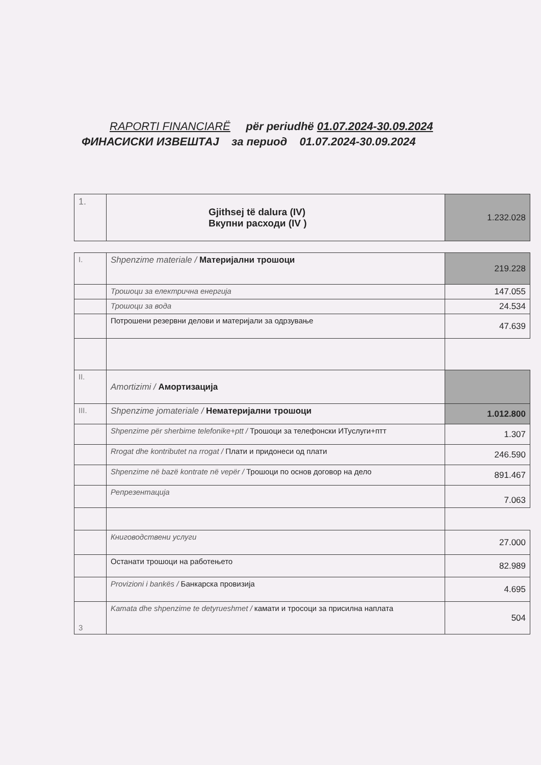RAPORTI FINANCIARË për periudhë 01.07.2024-30.09.2024
ФИНАСИСКИ ИЗВЕШТАЈ за период 01.07.2024-30.09.2024
| 1. | Gjithsej të dalura (IV) Вкупни расходи (IV ) | 1.232.028 |
| I. | Shpenzime materiale / Материјални трошоци | 219.228 |
| | Трошоци за електрична енергија | 147.055 |
| | Трошоци за вода | 24.534 |
| | Потрошени резервни делови и материјали за одрзување | 47.639 |
| II. | Amortizimi / Амортизација | |
| III. | Shpenzime jomateriale / Нематеријални трошоци | 1.012.800 |
| | Shpenzime për sherbime telefonike+ptt / Трошоци за телефонски ИТуслуги+птт | 1.307 |
| | Rrogat dhe kontributet na rrogat / Плати и придонеси од плати | 246.590 |
| | Shpenzime në bazë kontrate në vepër / Трошоци по основ договор на дело | 891.467 |
| | Репрезентација | 7.063 |
| | Книговодствени услуги | 27.000 |
| | Останати трошоци на работењето | 82.989 |
| | Provizioni i bankës / Банкарска провизија | 4.695 |
| 3 | Kamata dhe shpenzime te detyrueshmet / камати и тросоци за присилна наплата | 504 |